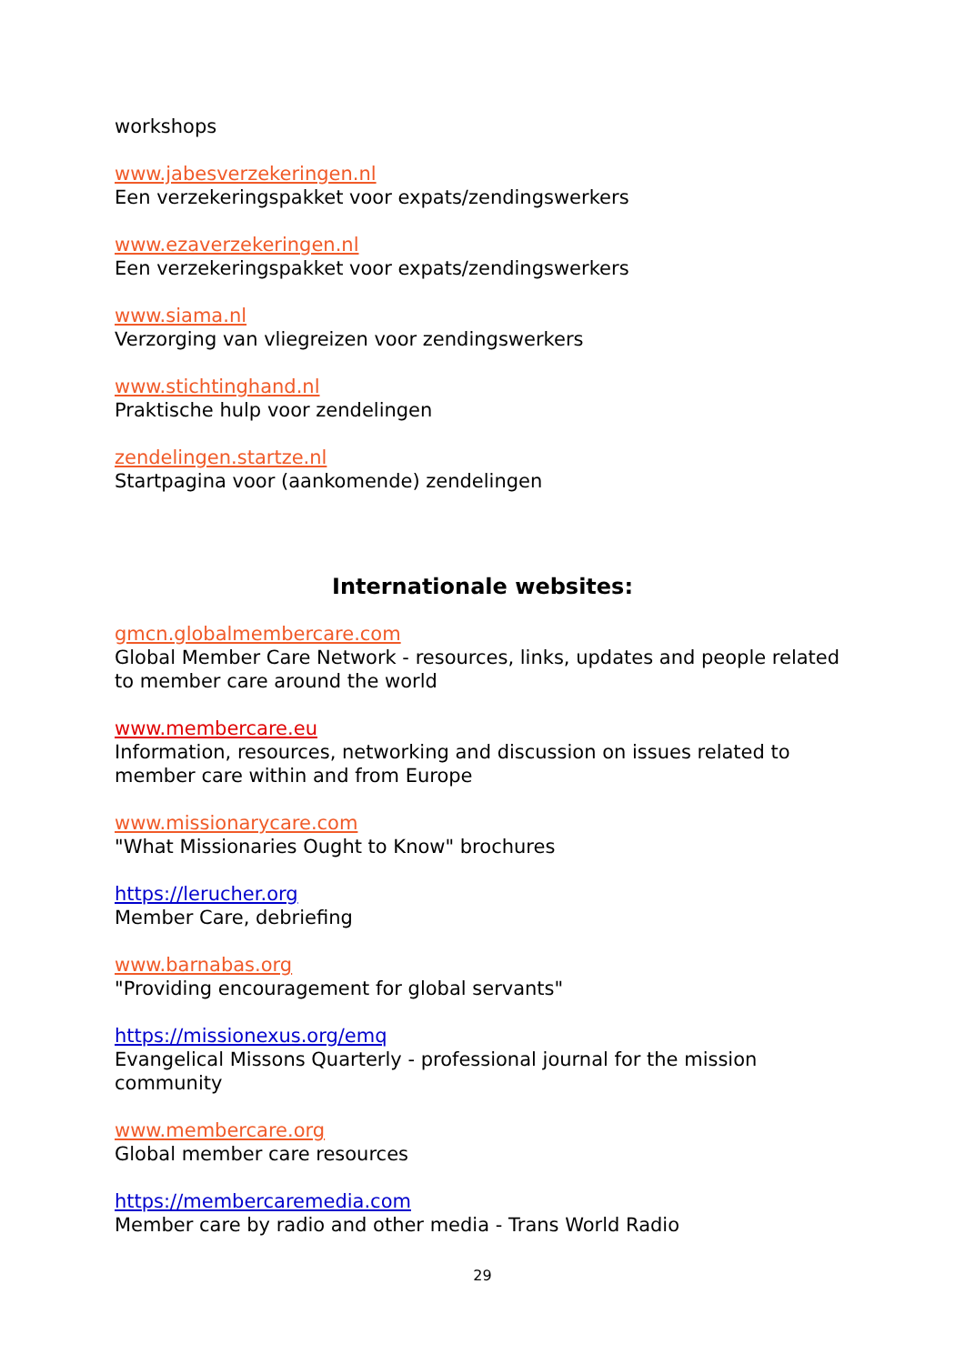workshops
www.jabesverzekeringen.nl
Een verzekeringspakket voor expats/zendingswerkers
www.ezaverzekeringen.nl
Een verzekeringspakket voor expats/zendingswerkers
www.siama.nl
Verzorging van vliegreizen voor zendingswerkers
www.stichtinghand.nl
Praktische hulp voor zendelingen
zendelingen.startze.nl
Startpagina voor (aankomende) zendelingen
Internationale websites:
gmcn.globalmembercare.com
Global Member Care Network - resources, links, updates and people related to member care around the world
www.membercare.eu
Information, resources, networking and discussion on issues related to member care within and from Europe
www.missionarycare.com
"What Missionaries Ought to Know" brochures
https://lerucher.org
Member Care, debriefing
www.barnabas.org
"Providing encouragement for global servants"
https://missionexus.org/emq
Evangelical Missons Quarterly - professional journal for the mission community
www.membercare.org
Global member care resources
https://membercaremedia.com
Member care by radio and other media - Trans World Radio
29